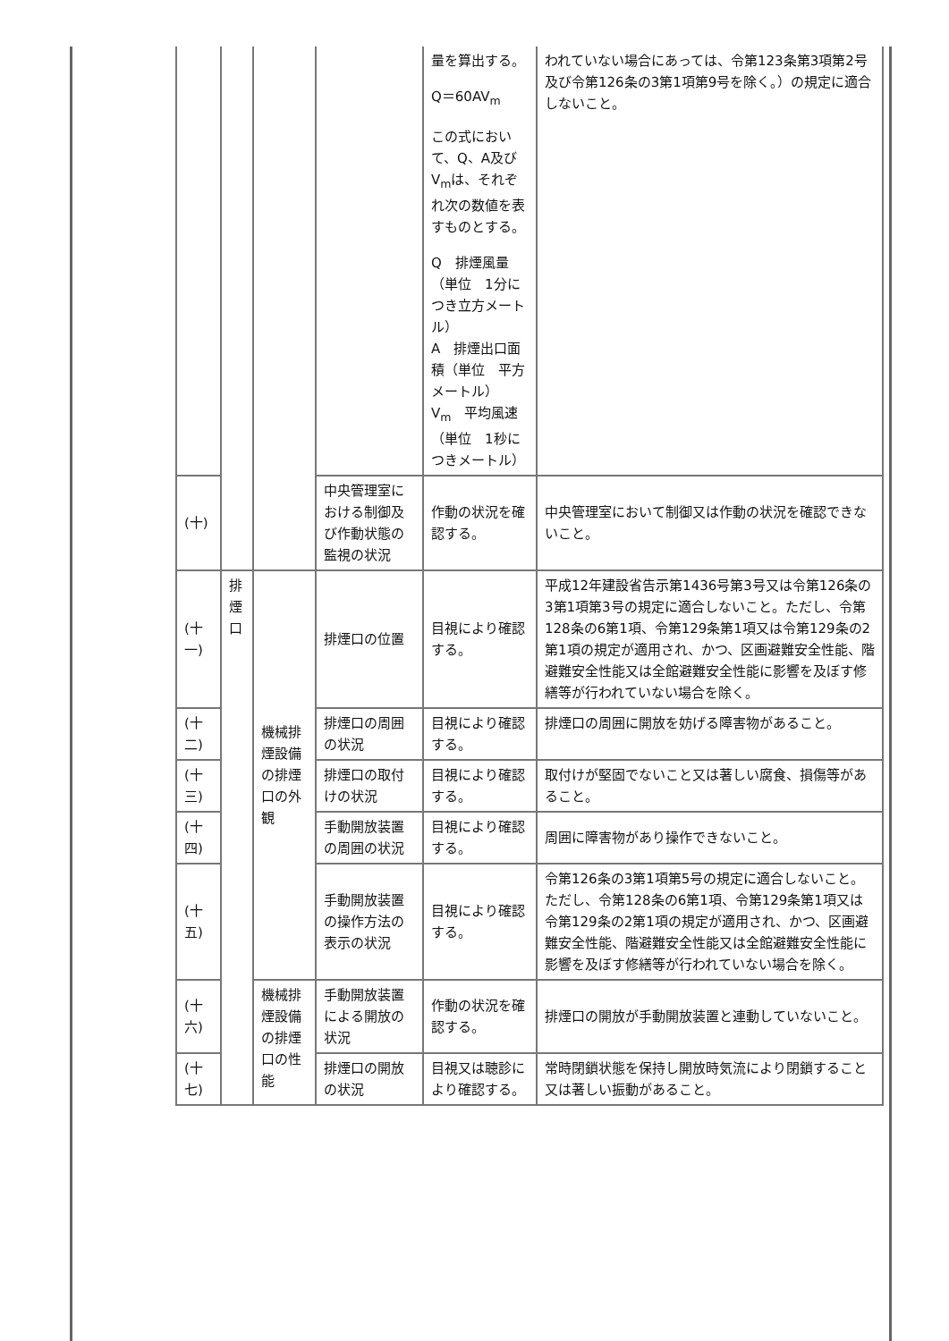| | | | | 量を算出する。 Q＝60AV<sub>m</sub> この式において、Q、A及びV<sub>m</sub>は、それぞれ次の数値を表すものとする。 Q 排煙風量（単位 1分につき立方メートル） A 排煙出口面積（単位 平方メートル） V<sub>m</sub> 平均風速（単位 1秒につきメートル） | われていない場合にあっては、令第123条第3項第2号及び令第126条の3第1項第9号を除く。）の規定に適合しないこと。 |
| (十) | | | 中央管理室における制御及び作動状態の監視の状況 | 作動の状況を確認する。 | 中央管理室において制御又は作動の状況を確認できないこと。 |
| (十一) | 排煙口 | 機械排煙設備の排煙口の外観 | 排煙口の位置 | 目視により確認する。 | 平成12年建設省告示第1436号第3号又は令第126条の3第1項第3号の規定に適合しないこと。ただし、令第128条の6第1項、令第129条第1項又は令第129条の2第1項の規定が適用され、かつ、区画避難安全性能、階避難安全性能又は全館避難安全性能に影響を及ぼす修繕等が行われていない場合を除く。 |
| (十二) | | | 排煙口の周囲の状況 | 目視により確認する。 | 排煙口の周囲に開放を妨げる障害物があること。 |
| (十三) | | | 排煙口の取付けの状況 | 目視により確認する。 | 取付けが堅固でないこと又は著しい腐食、損傷等があること。 |
| (十四) | | | 手動開放装置の周囲の状況 | 目視により確認する。 | 周囲に障害物があり操作できないこと。 |
| (十五) | | | 手動開放装置の操作方法の表示の状況 | 目視により確認する。 | 令第126条の3第1項第5号の規定に適合しないこと。ただし、令第128条の6第1項、令第129条第1項又は令第129条の2第1項の規定が適用され、かつ、区画避難安全性能、階避難安全性能又は全館避難安全性能に影響を及ぼす修繕等が行われていない場合を除く。 |
| (十六) | | 機械排煙設備の排煙口の性能 | 手動開放装置による開放の状況 | 作動の状況を確認する。 | 排煙口の開放が手動開放装置と連動していないこと。 |
| (十七) | | | 排煙口の開放の状況 | 目視又は聴診により確認する。 | 常時閉鎖状態を保持し開放時気流により閉鎖すること又は著しい振動があること。 |